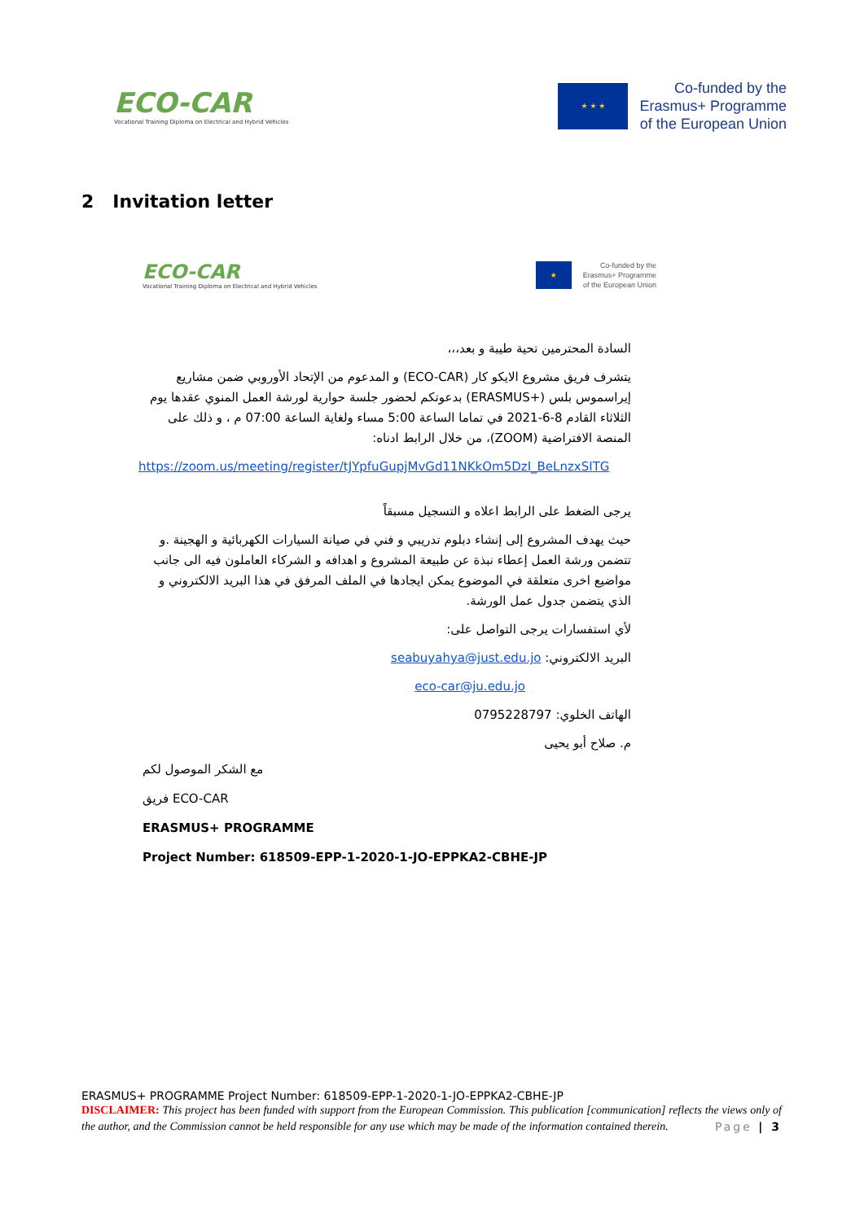ECO-CAR
Vocational Training Diploma on Electrical and Hybrid Vehicles
★ ★ ★
Co-funded by the
Erasmus+ Programme
of the European Union
2 Invitation letter
ECO-CAR
Vocational Training Diploma on Electrical and Hybrid Vehicles
★
Co-funded by the
Erasmus+ Programme
of the European Union
السادة المحترمين تحية طيبة و بعد،،،
يتشرف فريق مشروع الايكو كار (ECO-CAR) و المدعوم من الإتحاد الأوروبي ضمن مشاريع إيراسموس بلس (+ERASMUS) بدعوتكم لحضور جلسة حوارية لورشة العمل المنوي عقدها يوم الثلاثاء القادم 8-6-2021 في تماما الساعة 5:00 مساء ولغاية الساعة 07:00 م ، و ذلك على المنصة الافتراضية (ZOOM)، من خلال الرابط ادناه:
https://zoom.us/meeting/register/tJYpfuGupjMvGd11NKkOm5DzI_BeLnzxSITG
يرجى الضغط على الرابط اعلاه و التسجيل مسبقاً
حيث يهدف المشروع إلى إنشاء دبلوم تدريبي و فني في صيانة السيارات الكهربائية و الهجينة .و تتضمن ورشة العمل إعطاء نبذة عن طبيعة المشروع و اهدافه و الشركاء العاملون فيه الى جانب مواضيع اخرى متعلقة في الموضوع يمكن ايجادها في الملف المرفق في هذا البريد الالكتروني و الذي يتضمن جدول عمل الورشة.
لأي استفسارات يرجى التواصل على:
البريد الالكتروني: seabuyahya@just.edu.jo
eco-car@ju.edu.jo
الهاتف الخلوي: 0795228797
م. صلاح أبو يحيى
مع الشكر الموصول لكم
فريق ECO-CAR
ERASMUS+ PROGRAMME
Project Number: 618509-EPP-1-2020-1-JO-EPPKA2-CBHE-JP
ERASMUS+ PROGRAMME Project Number: 618509-EPP-1-2020-1-JO-EPPKA2-CBHE-JP
DISCLAIMER: This project has been funded with support from the European Commission. This publication [communication] reflects the views only of the author, and the Commission cannot be held responsible for any use which may be made of the information contained therein. Page | 3